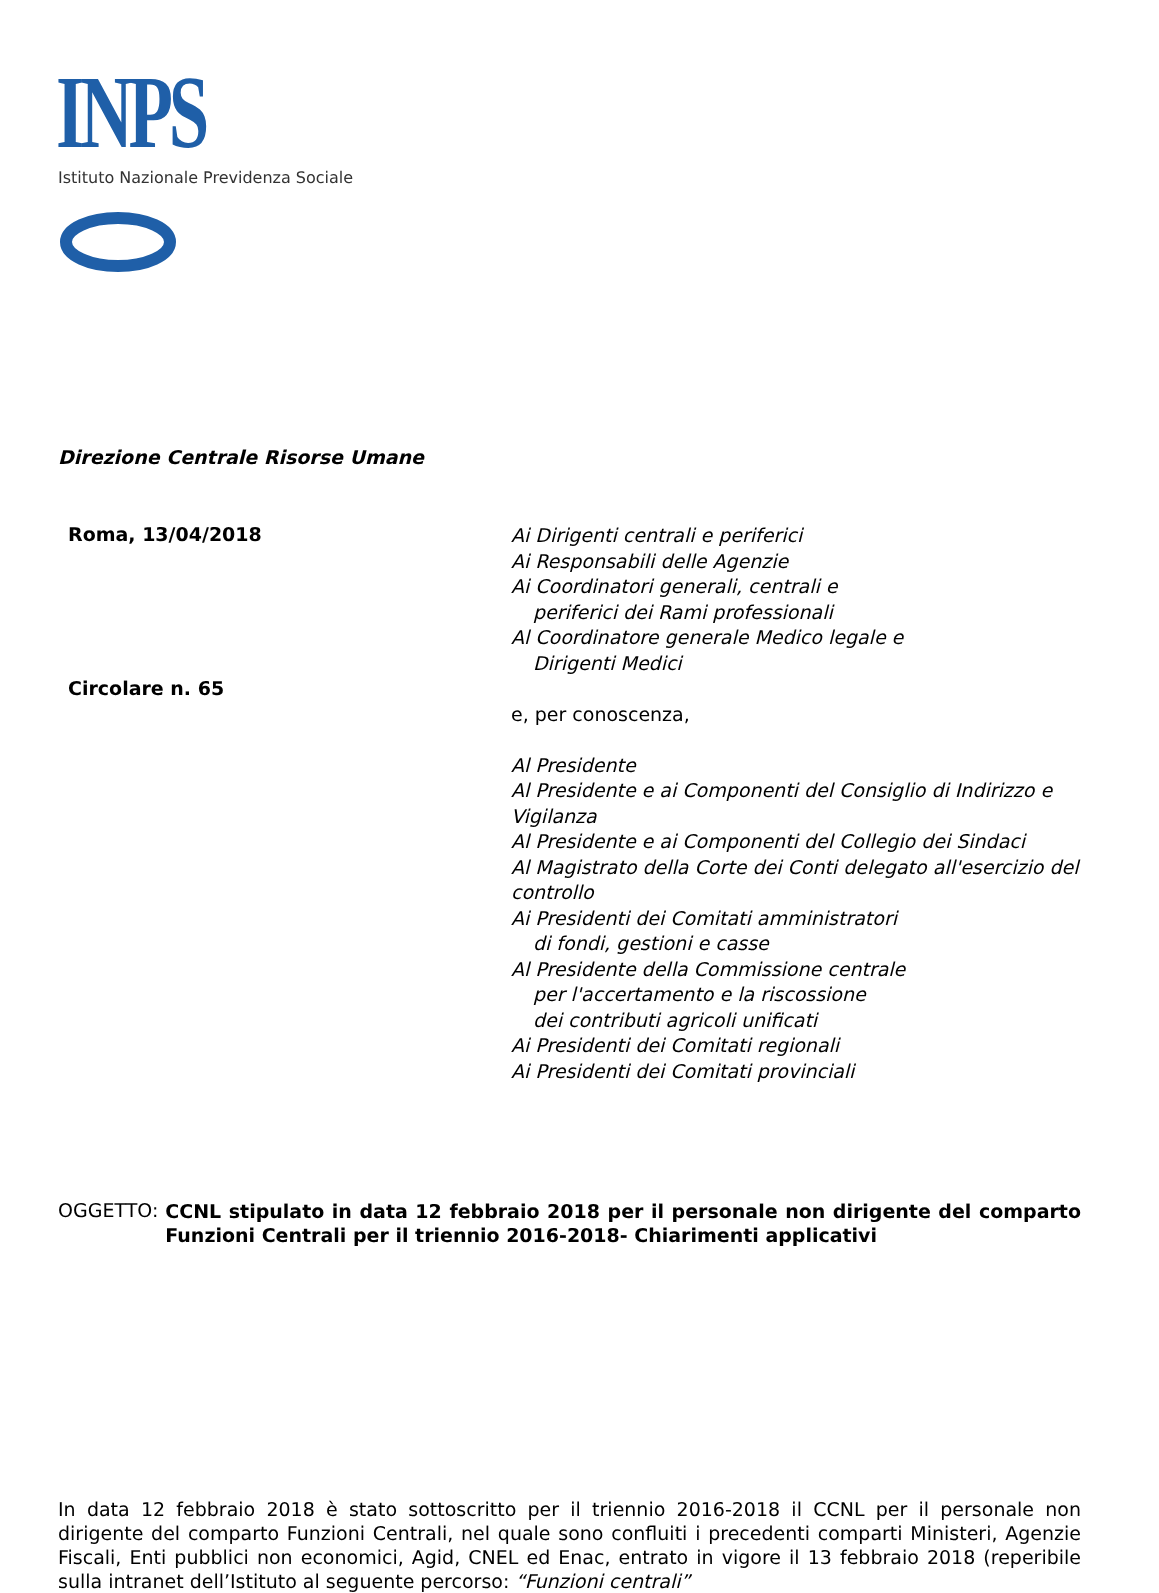INPS
Istituto Nazionale Previdenza Sociale
Direzione Centrale Risorse Umane
Roma, 13/04/2018
Circolare n. 65
Ai Dirigenti centrali e periferici
Ai Responsabili delle Agenzie
Ai Coordinatori generali, centrali e
periferici dei Rami professionali
Al Coordinatore generale Medico legale e
Dirigenti Medici
e, per conoscenza,
Al Presidente
Al Presidente e ai Componenti del Consiglio di Indirizzo e Vigilanza
Al Presidente e ai Componenti del Collegio dei Sindaci
Al Magistrato della Corte dei Conti delegato all'esercizio del controllo
Ai Presidenti dei Comitati amministratori
di fondi, gestioni e casse
Al Presidente della Commissione centrale
per l'accertamento e la riscossione
dei contributi agricoli unificati
Ai Presidenti dei Comitati regionali
Ai Presidenti dei Comitati provinciali
OGGETTO:
CCNL stipulato in data 12 febbraio 2018 per il personale non dirigente del comparto Funzioni Centrali per il triennio 2016-2018- Chiarimenti applicativi
In data 12 febbraio 2018 è stato sottoscritto per il triennio 2016-2018 il CCNL per il personale non dirigente del comparto Funzioni Centrali, nel quale sono confluiti i precedenti comparti Ministeri, Agenzie Fiscali, Enti pubblici non economici, Agid, CNEL ed Enac, entrato in vigore il 13 febbraio 2018 (reperibile sulla intranet dell’Istituto al seguente percorso: “Funzioni centrali”